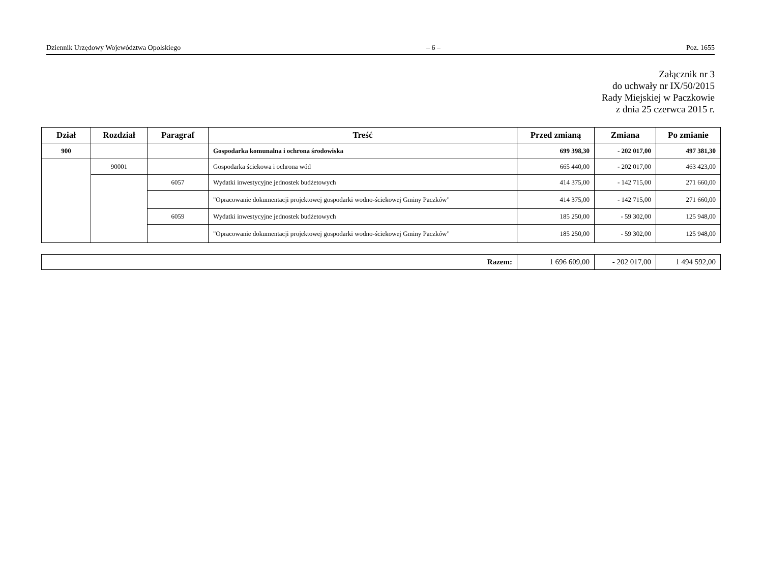Dziennik Urzędowy Województwa Opolskiego – 6 – Poz. 1655
Załącznik nr 3
do uchwały nr IX/50/2015
Rady Miejskiej w Paczkowie
z dnia 25 czerwca 2015 r.
| Dział | Rozdział | Paragraf | Treść | Przed zmianą | Zmiana | Po zmianie |
| --- | --- | --- | --- | --- | --- | --- |
| 900 | | | Gospodarka komunalna i ochrona środowiska | 699 398,30 | - 202 017,00 | 497 381,30 |
| | 90001 | | Gospodarka ściekowa i ochrona wód | 665 440,00 | - 202 017,00 | 463 423,00 |
| | | 6057 | Wydatki inwestycyjne jednostek budżetowych | 414 375,00 | - 142 715,00 | 271 660,00 |
| | | | "Opracowanie dokumentacji projektowej gospodarki wodno-ściekowej Gminy Paczków" | 414 375,00 | - 142 715,00 | 271 660,00 |
| | | 6059 | Wydatki inwestycyjne jednostek budżetowych | 185 250,00 | - 59 302,00 | 125 948,00 |
| | | | "Opracowanie dokumentacji projektowej gospodarki wodno-ściekowej Gminy Paczków" | 185 250,00 | - 59 302,00 | 125 948,00 |
| Razem: | 1 696 609,00 | - 202 017,00 | 1 494 592,00 |